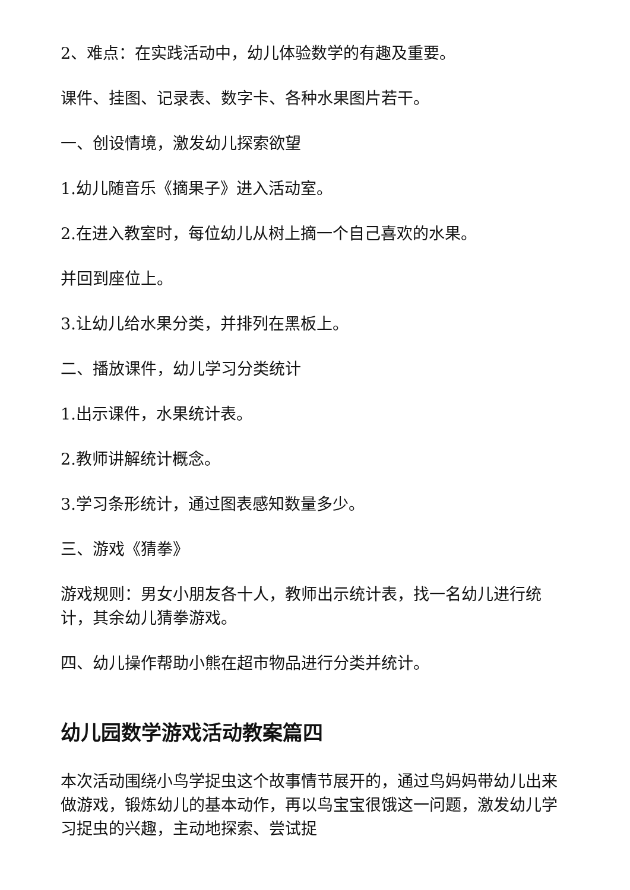2、难点：在实践活动中，幼儿体验数学的有趣及重要。
课件、挂图、记录表、数字卡、各种水果图片若干。
一、创设情境，激发幼儿探索欲望
1.幼儿随音乐《摘果子》进入活动室。
2.在进入教室时，每位幼儿从树上摘一个自己喜欢的水果。
并回到座位上。
3.让幼儿给水果分类，并排列在黑板上。
二、播放课件，幼儿学习分类统计
1.出示课件，水果统计表。
2.教师讲解统计概念。
3.学习条形统计，通过图表感知数量多少。
三、游戏《猜拳》
游戏规则：男女小朋友各十人，教师出示统计表，找一名幼儿进行统计，其余幼儿猜拳游戏。
四、幼儿操作帮助小熊在超市物品进行分类并统计。
幼儿园数学游戏活动教案篇四
本次活动围绕小鸟学捉虫这个故事情节展开的，通过鸟妈妈带幼儿出来做游戏，锻炼幼儿的基本动作，再以鸟宝宝很饿这一问题，激发幼儿学习捉虫的兴趣，主动地探索、尝试捉